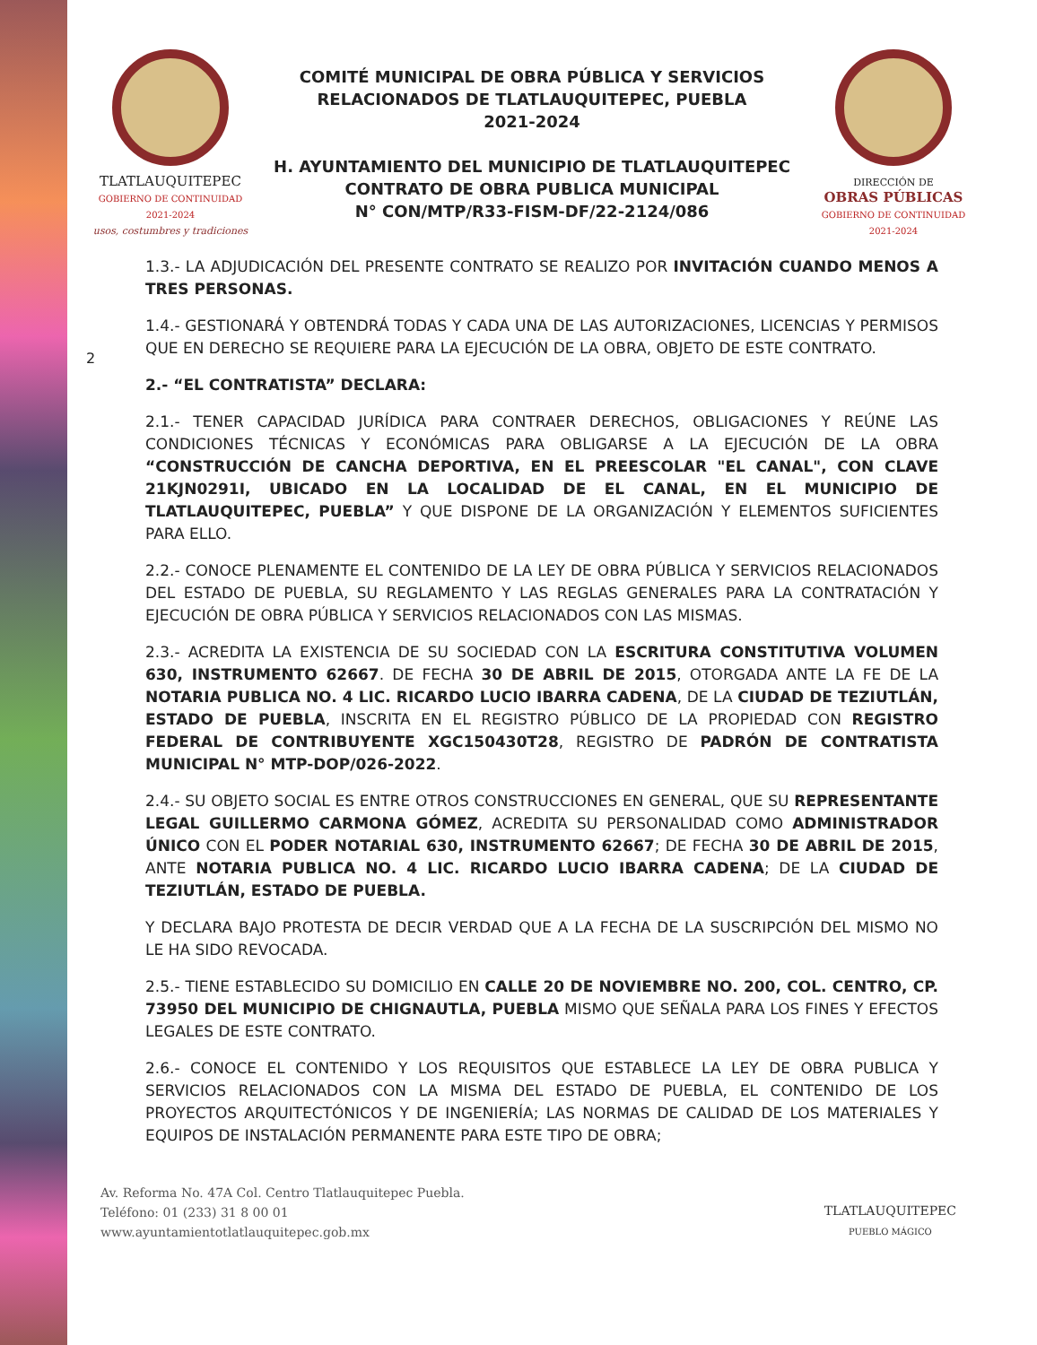TLATLAUQUITEPEC
GOBIERNO DE CONTINUIDAD 2021-2024
usos, costumbres y tradiciones
COMITÉ MUNICIPAL DE OBRA PÚBLICA Y SERVICIOS
RELACIONADOS DE TLATLAUQUITEPEC, PUEBLA
2021-2024
H. AYUNTAMIENTO DEL MUNICIPIO DE TLATLAUQUITEPEC
CONTRATO DE OBRA PUBLICA MUNICIPAL
N° CON/MTP/R33-FISM-DF/22-2124/086
DIRECCIÓN DE
OBRAS PÚBLICAS
GOBIERNO DE CONTINUIDAD 2021-2024
2
1.3.- LA ADJUDICACIÓN DEL PRESENTE CONTRATO SE REALIZO POR INVITACIÓN CUANDO MENOS A TRES PERSONAS.
1.4.- GESTIONARÁ Y OBTENDRÁ TODAS Y CADA UNA DE LAS AUTORIZACIONES, LICENCIAS Y PERMISOS QUE EN DERECHO SE REQUIERE PARA LA EJECUCIÓN DE LA OBRA, OBJETO DE ESTE CONTRATO.
2.- “EL CONTRATISTA” DECLARA:
2.1.- TENER CAPACIDAD JURÍDICA PARA CONTRAER DERECHOS, OBLIGACIONES Y REÚNE LAS CONDICIONES TÉCNICAS Y ECONÓMICAS PARA OBLIGARSE A LA EJECUCIÓN DE LA OBRA “CONSTRUCCIÓN DE CANCHA DEPORTIVA, EN EL PREESCOLAR "EL CANAL", CON CLAVE 21KJN0291I, UBICADO EN LA LOCALIDAD DE EL CANAL, EN EL MUNICIPIO DE TLATLAUQUITEPEC, PUEBLA” Y QUE DISPONE DE LA ORGANIZACIÓN Y ELEMENTOS SUFICIENTES PARA ELLO.
2.2.- CONOCE PLENAMENTE EL CONTENIDO DE LA LEY DE OBRA PÚBLICA Y SERVICIOS RELACIONADOS DEL ESTADO DE PUEBLA, SU REGLAMENTO Y LAS REGLAS GENERALES PARA LA CONTRATACIÓN Y EJECUCIÓN DE OBRA PÚBLICA Y SERVICIOS RELACIONADOS CON LAS MISMAS.
2.3.- ACREDITA LA EXISTENCIA DE SU SOCIEDAD CON LA ESCRITURA CONSTITUTIVA VOLUMEN 630, INSTRUMENTO 62667. DE FECHA 30 DE ABRIL DE 2015, OTORGADA ANTE LA FE DE LA NOTARIA PUBLICA NO. 4 LIC. RICARDO LUCIO IBARRA CADENA, DE LA CIUDAD DE TEZIUTLÁN, ESTADO DE PUEBLA, INSCRITA EN EL REGISTRO PÚBLICO DE LA PROPIEDAD CON REGISTRO FEDERAL DE CONTRIBUYENTE XGC150430T28, REGISTRO DE PADRÓN DE CONTRATISTA MUNICIPAL N° MTP-DOP/026-2022.
2.4.- SU OBJETO SOCIAL ES ENTRE OTROS CONSTRUCCIONES EN GENERAL, QUE SU REPRESENTANTE LEGAL GUILLERMO CARMONA GÓMEZ, ACREDITA SU PERSONALIDAD COMO ADMINISTRADOR ÚNICO CON EL PODER NOTARIAL 630, INSTRUMENTO 62667; DE FECHA 30 DE ABRIL DE 2015, ANTE NOTARIA PUBLICA NO. 4 LIC. RICARDO LUCIO IBARRA CADENA; DE LA CIUDAD DE TEZIUTLÁN, ESTADO DE PUEBLA.
Y DECLARA BAJO PROTESTA DE DECIR VERDAD QUE A LA FECHA DE LA SUSCRIPCIÓN DEL MISMO NO LE HA SIDO REVOCADA.
2.5.- TIENE ESTABLECIDO SU DOMICILIO EN CALLE 20 DE NOVIEMBRE NO. 200, COL. CENTRO, CP. 73950 DEL MUNICIPIO DE CHIGNAUTLA, PUEBLA MISMO QUE SEÑALA PARA LOS FINES Y EFECTOS LEGALES DE ESTE CONTRATO.
2.6.- CONOCE EL CONTENIDO Y LOS REQUISITOS QUE ESTABLECE LA LEY DE OBRA PUBLICA Y SERVICIOS RELACIONADOS CON LA MISMA DEL ESTADO DE PUEBLA, EL CONTENIDO DE LOS PROYECTOS ARQUITECTÓNICOS Y DE INGENIERÍA; LAS NORMAS DE CALIDAD DE LOS MATERIALES Y EQUIPOS DE INSTALACIÓN PERMANENTE PARA ESTE TIPO DE OBRA;
Av. Reforma No. 47A Col. Centro Tlatlauquitepec Puebla.
Teléfono: 01 (233) 31 8 00 01
www.ayuntamientotlatlauquitepec.gob.mx
TLATLAUQUITEPEC
PUEBLO MÁGICO